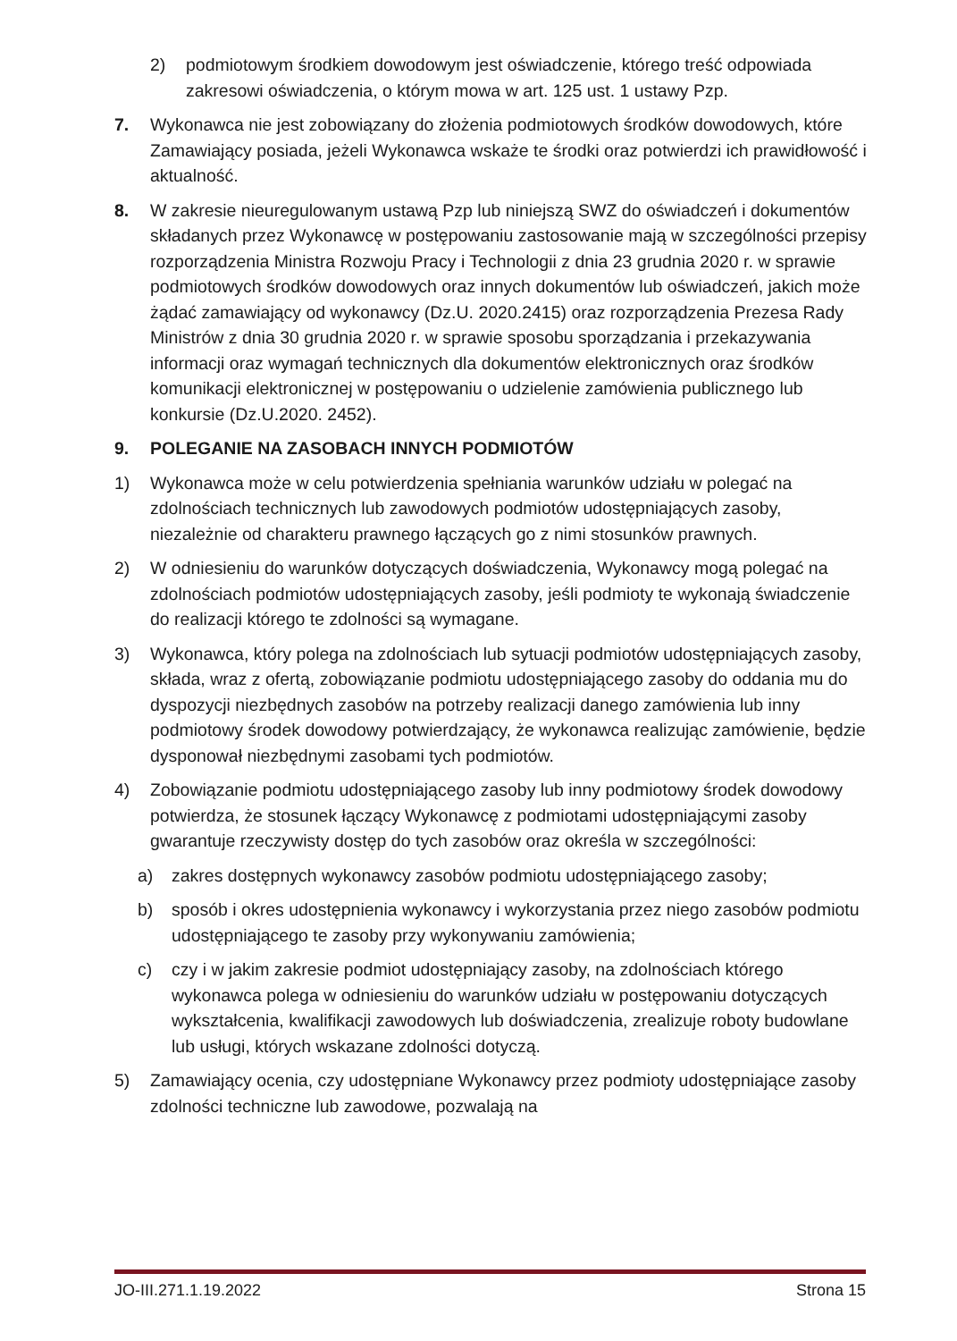2) podmiotowym środkiem dowodowym jest oświadczenie, którego treść odpowiada zakresowi oświadczenia, o którym mowa w art. 125 ust. 1 ustawy Pzp.
7. Wykonawca nie jest zobowiązany do złożenia podmiotowych środków dowodowych, które Zamawiający posiada, jeżeli Wykonawca wskaże te środki oraz potwierdzi ich prawidłowość i aktualność.
8. W zakresie nieuregulowanym ustawą Pzp lub niniejszą SWZ do oświadczeń i dokumentów składanych przez Wykonawcę w postępowaniu zastosowanie mają w szczególności przepisy rozporządzenia Ministra Rozwoju Pracy i Technologii z dnia 23 grudnia 2020 r. w sprawie podmiotowych środków dowodowych oraz innych dokumentów lub oświadczeń, jakich może żądać zamawiający od wykonawcy (Dz.U. 2020.2415) oraz rozporządzenia Prezesa Rady Ministrów z dnia 30 grudnia 2020 r. w sprawie sposobu sporządzania i przekazywania informacji oraz wymagań technicznych dla dokumentów elektronicznych oraz środków komunikacji elektronicznej w postępowaniu o udzielenie zamówienia publicznego lub konkursie (Dz.U.2020. 2452).
9. POLEGANIE NA ZASOBACH INNYCH PODMIOTÓW
1) Wykonawca może w celu potwierdzenia spełniania warunków udziału w polegać na zdolnościach technicznych lub zawodowych podmiotów udostępniających zasoby, niezależnie od charakteru prawnego łączących go z nimi stosunków prawnych.
2) W odniesieniu do warunków dotyczących doświadczenia, Wykonawcy mogą polegać na zdolnościach podmiotów udostępniających zasoby, jeśli podmioty te wykonają świadczenie do realizacji którego te zdolności są wymagane.
3) Wykonawca, który polega na zdolnościach lub sytuacji podmiotów udostępniających zasoby, składa, wraz z ofertą, zobowiązanie podmiotu udostępniającego zasoby do oddania mu do dyspozycji niezbędnych zasobów na potrzeby realizacji danego zamówienia lub inny podmiotowy środek dowodowy potwierdzający, że wykonawca realizując zamówienie, będzie dysponował niezbędnymi zasobami tych podmiotów.
4) Zobowiązanie podmiotu udostępniającego zasoby lub inny podmiotowy środek dowodowy potwierdza, że stosunek łączący Wykonawcę z podmiotami udostępniającymi zasoby gwarantuje rzeczywisty dostęp do tych zasobów oraz określa w szczególności:
a) zakres dostępnych wykonawcy zasobów podmiotu udostępniającego zasoby;
b) sposób i okres udostępnienia wykonawcy i wykorzystania przez niego zasobów podmiotu udostępniającego te zasoby przy wykonywaniu zamówienia;
c) czy i w jakim zakresie podmiot udostępniający zasoby, na zdolnościach którego wykonawca polega w odniesieniu do warunków udziału w postępowaniu dotyczących wykształcenia, kwalifikacji zawodowych lub doświadczenia, zrealizuje roboty budowlane lub usługi, których wskazane zdolności dotyczą.
5) Zamawiający ocenia, czy udostępniane Wykonawcy przez podmioty udostępniające zasoby zdolności techniczne lub zawodowe, pozwalają na
JO-III.271.1.19.2022 Strona 15